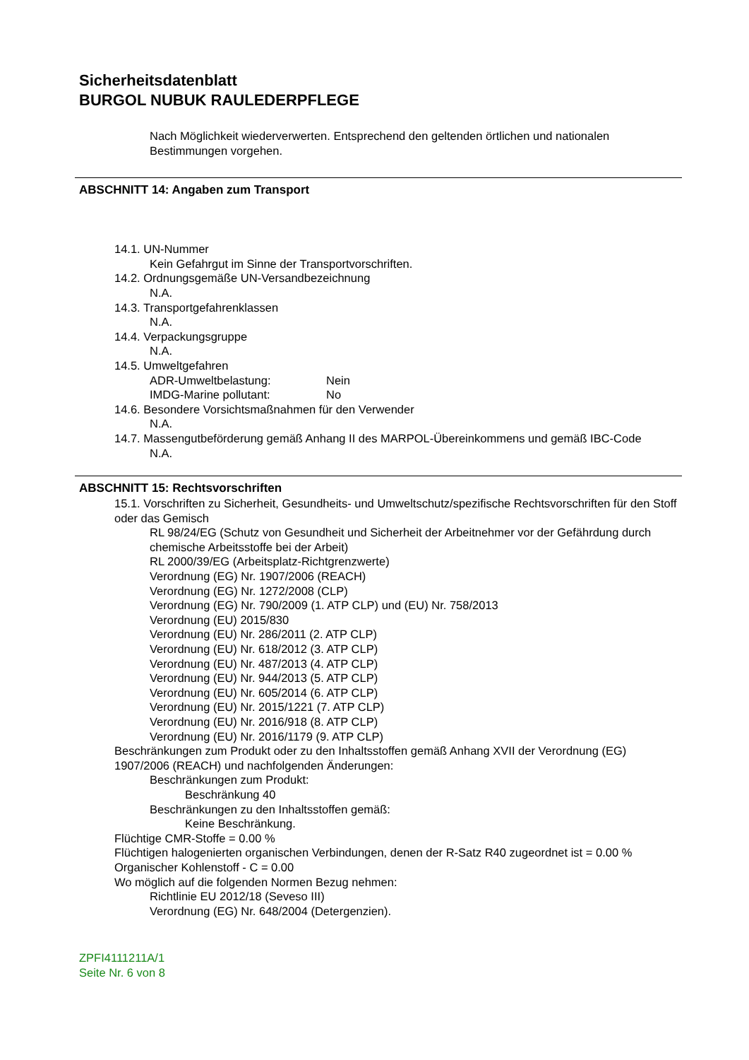Sicherheitsdatenblatt
BURGOL NUBUK RAULEDERPFLEGE
Nach Möglichkeit wiederverwerten. Entsprechend den geltenden örtlichen und nationalen Bestimmungen vorgehen.
ABSCHNITT 14: Angaben zum Transport
14.1. UN-Nummer
Kein Gefahrgut im Sinne der Transportvorschriften.
14.2. Ordnungsgemäße UN-Versandbezeichnung
N.A.
14.3. Transportgefahrenklassen
N.A.
14.4. Verpackungsgruppe
N.A.
14.5. Umweltgefahren
ADR-Umweltbelastung: Nein
IMDG-Marine pollutant: No
14.6. Besondere Vorsichtsmaßnahmen für den Verwender
N.A.
14.7. Massengutbeförderung gemäß Anhang II des MARPOL-Übereinkommens und gemäß IBC-Code
N.A.
ABSCHNITT 15: Rechtsvorschriften
15.1. Vorschriften zu Sicherheit, Gesundheits- und Umweltschutz/spezifische Rechtsvorschriften für den Stoff oder das Gemisch
RL 98/24/EG (Schutz von Gesundheit und Sicherheit der Arbeitnehmer vor der Gefährdung durch chemische Arbeitsstoffe bei der Arbeit)
RL 2000/39/EG (Arbeitsplatz-Richtgrenzwerte)
Verordnung (EG) Nr. 1907/2006 (REACH)
Verordnung (EG) Nr. 1272/2008 (CLP)
Verordnung (EG) Nr. 790/2009 (1. ATP CLP) und (EU) Nr. 758/2013
Verordnung (EU) 2015/830
Verordnung (EU) Nr. 286/2011 (2. ATP CLP)
Verordnung (EU) Nr. 618/2012 (3. ATP CLP)
Verordnung (EU) Nr. 487/2013 (4. ATP CLP)
Verordnung (EU) Nr. 944/2013 (5. ATP CLP)
Verordnung (EU) Nr. 605/2014 (6. ATP CLP)
Verordnung (EU) Nr. 2015/1221 (7. ATP CLP)
Verordnung (EU) Nr. 2016/918 (8. ATP CLP)
Verordnung (EU) Nr. 2016/1179 (9. ATP CLP)
Beschränkungen zum Produkt oder zu den Inhaltsstoffen gemäß Anhang XVII der Verordnung (EG) 1907/2006 (REACH) und nachfolgenden Änderungen:
Beschränkungen zum Produkt:
Beschränkung 40
Beschränkungen zu den Inhaltsstoffen gemäß:
Keine Beschränkung.
Flüchtige CMR-Stoffe = 0.00 %
Flüchtigen halogenierten organischen Verbindungen, denen der R-Satz R40 zugeordnet ist = 0.00 %
Organischer Kohlenstoff - C = 0.00
Wo möglich auf die folgenden Normen Bezug nehmen:
Richtlinie EU 2012/18 (Seveso III)
Verordnung (EG) Nr. 648/2004 (Detergenzien).
ZPFI4111211A/1
Seite Nr. 6 von 8